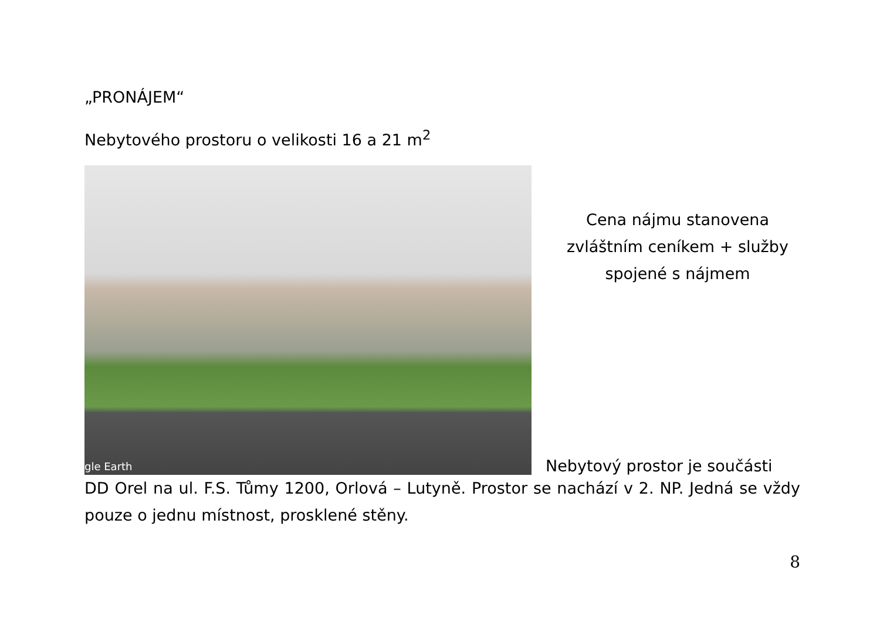„PRONÁJEM“
Nebytového prostoru o velikosti 16 a 21 m<sup>2</sup>
gle Earth
Cena nájmu stanovena zvláštním ceníkem + služby spojené s nájmem
Nebytový prostor je součásti
DD Orel na ul. F.S. Tůmy 1200, Orlová – Lutyně. Prostor se nachází v 2. NP. Jedná se vždy pouze o jednu místnost, prosklené stěny.
8